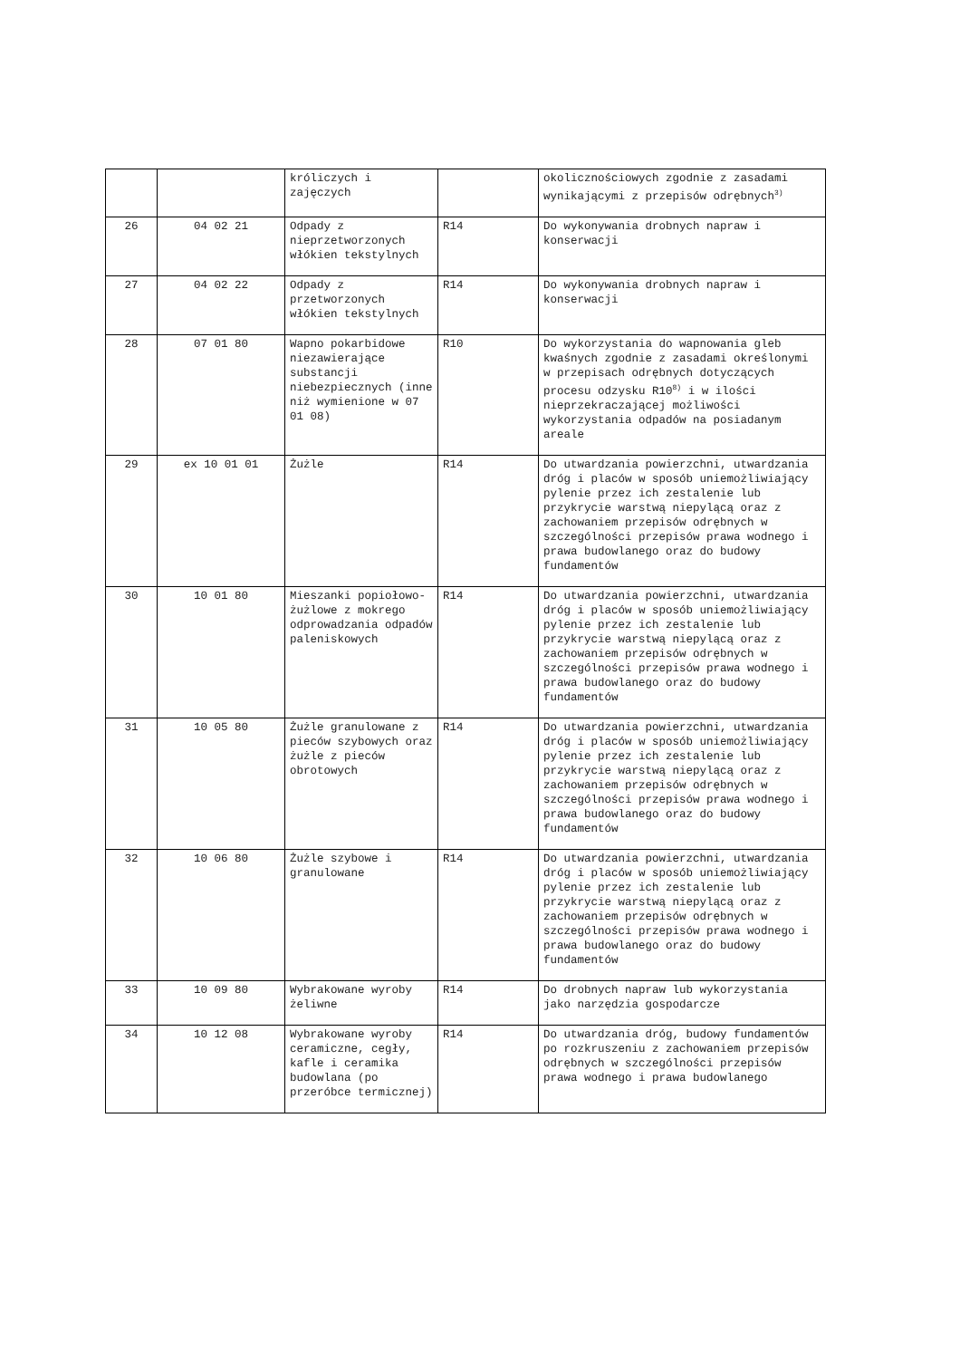| | | króliczych i zajęczych | | okolicznościowych zgodnie z zasadami wynikającymi z przepisów odrębnych<sup>3)</sup> |
| 26 | 04 02 21 | Odpady z nieprzetworzonych włókien tekstylnych | R14 | Do wykonywania drobnych napraw i konserwacji |
| 27 | 04 02 22 | Odpady z przetworzonych włókien tekstylnych | R14 | Do wykonywania drobnych napraw i konserwacji |
| 28 | 07 01 80 | Wapno pokarbidowe niezawierające substancji niebezpiecznych (inne niż wymienione w 07 01 08) | R10 | Do wykorzystania do wapnowania gleb kwaśnych zgodnie z zasadami określonymi w przepisach odrębnych dotyczących procesu odzysku R10<sup>8)</sup> i w ilości nieprzekraczającej możliwości wykorzystania odpadów na posiadanym areale |
| 29 | ex 10 01 01 | Żużle | R14 | Do utwardzania powierzchni, utwardzania dróg i placów w sposób uniemożliwiający pylenie przez ich zestalenie lub przykrycie warstwą niepylącą oraz z zachowaniem przepisów odrębnych w szczególności przepisów prawa wodnego i prawa budowlanego oraz do budowy fundamentów |
| 30 | 10 01 80 | Mieszanki popiołowo-żużlowe z mokrego odprowadzania odpadów paleniskowych | R14 | Do utwardzania powierzchni, utwardzania dróg i placów w sposób uniemożliwiający pylenie przez ich zestalenie lub przykrycie warstwą niepylącą oraz z zachowaniem przepisów odrębnych w szczególności przepisów prawa wodnego i prawa budowlanego oraz do budowy fundamentów |
| 31 | 10 05 80 | Żużle granulowane z pieców szybowych oraz żużle z pieców obrotowych | R14 | Do utwardzania powierzchni, utwardzania dróg i placów w sposób uniemożliwiający pylenie przez ich zestalenie lub przykrycie warstwą niepylącą oraz z zachowaniem przepisów odrębnych w szczególności przepisów prawa wodnego i prawa budowlanego oraz do budowy fundamentów |
| 32 | 10 06 80 | Żużle szybowe i granulowane | R14 | Do utwardzania powierzchni, utwardzania dróg i placów w sposób uniemożliwiający pylenie przez ich zestalenie lub przykrycie warstwą niepylącą oraz z zachowaniem przepisów odrębnych w szczególności przepisów prawa wodnego i prawa budowlanego oraz do budowy fundamentów |
| 33 | 10 09 80 | Wybrakowane wyroby żeliwne | R14 | Do drobnych napraw lub wykorzystania jako narzędzia gospodarcze |
| 34 | 10 12 08 | Wybrakowane wyroby ceramiczne, cegły, kafle i ceramika budowlana (po przeróbce termicznej) | R14 | Do utwardzania dróg, budowy fundamentów po rozkruszeniu z zachowaniem przepisów odrębnych w szczególności przepisów prawa wodnego i prawa budowlanego |